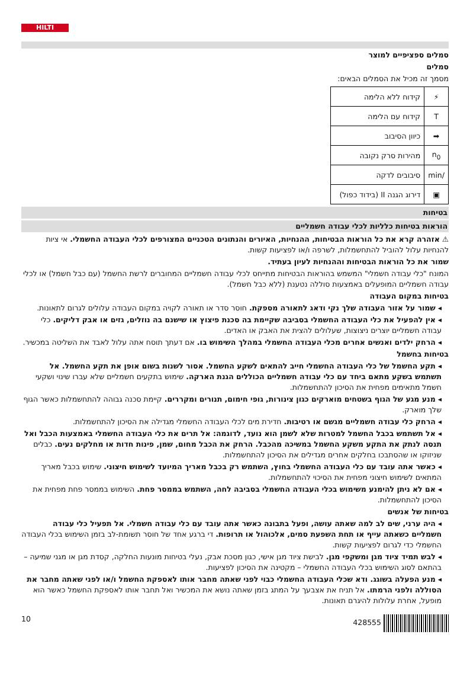HILTI
סמלים ספציפיים למוצר
סמלים
מסמך זה מכיל את הסמלים הבאים:
| ⚡ | קידוח ללא הלימה |
| T | קידוח עם הלימה |
| ➡ | כיוון הסיבוב |
| n<sub>0</sub> | מהירות סרק נקובה |
| /min | סיבובים לדקה |
| ▣ | דירוג הגנה II (בידוד כפול) |
בטיחות
הוראות בטיחות כלליות לכלי עבודה חשמליים
⚠ אזהרה קרא את כל הוראות הבטיחות, ההנחיות, האיורים והנתונים הטכניים המצורפים לכלי העבודה החשמלי. אי ציות להנחיות עלול להוביל להתחשמלות, לשרפה ו/או לפציעות קשות.
שמור את כל הוראות הבטיחות וההנחיות לעיון בעתיד.
המונח "כלי עבודה חשמלי" המשמש בהוראות הבטיחות מתייחס לכלי עבודה חשמליים המחוברים לרשת החשמל (עם כבל חשמל) או לכלי עבודה חשמליים המופעלים באמצעות סוללה נטענת (ללא כבל חשמל).
בטיחות במקום העבודה
◂ שמור על אזור העבודה שלך נקי ודאג לתאורה מספקת. חוסר סדר או תאורה לקויה במקום העבודה עלולים לגרום לתאונות.
◂ אין להפעיל את כלי העבודה החשמלי בסביבה שקיימת בה סכנת פיצוץ או שישנם בה נוזלים, גזים או אבק דליקים. כלי עבודה חשמליים יוצרים ניצוצות, שעלולים להצית את האבק או האדים.
◂ הרחק ילדים ואנשים אחרים מכלי העבודה החשמלי במהלך השימוש בו. אם דעתך תוסח אתה עלול לאבד את השליטה במכשיר.
בטיחות בחשמל
◂ תקע החשמל של כלי העבודה החשמלי חייב להתאים לשקע החשמל. אסור לשנות בשום אופן את תקע החשמל. אל תשתמש בשקע מתאם ביחד עם כלי עבודה חשמליים הכוללים הגנת הארקה. שימוש בתקעים חשמליים שלא עברו שינוי ושקעי חשמל מתאימים מפחית את הסיכון להתחשמלות.
◂ מנע מגע של הגוף בשטחים מוארקים כגון צינורות, גופי חימום, תנורים ומקררים. קיימת סכנה גבוהה להתחשמלות כאשר הגוף שלך מוארק.
◂ הרחק כלי עבודה חשמליים מגשם או רטיבות. חדירת מים לכלי העבודה החשמלי מגדילה את הסיכון להתחשמלות.
◂ אל תשתמש בכבל החשמל למטרות שלא לשמן הוא נועד, לדוגמה: אל תרים את כלי העבודה החשמלי באמצעות הכבל ואל תנסה לנתק את התקע משקע החשמל במשיכה מהכבל. הרחק את הכבל מחום, שמן, פינות חדות או מחלקים נעים. כבלים שניזוקו או שהסתבכו בחלקים אחרים מגדילים את הסיכון להתחשמלות.
◂ כאשר אתה עובד עם כלי העבודה החשמלי בחוץ, השתמש רק בכבל מאריך המיועד לשימוש חיצוני. שימוש בכבל מאריך המתאים לשימוש חיצוני מפחית את הסיכוי להתחשמלות.
◂ אם לא ניתן להימנע משימוש בכלי העבודה החשמלי בסביבה לחה, השתמש בממסר פחת. השימוש בממסר פחת מפחית את הסיכון להתחשמלות.
בטיחות של אנשים
◂ היה ערני, שים לב למה שאתה עושה, ופעל בתבונה כאשר אתה עובד עם כלי עבודה חשמלי. אל תפעיל כלי עבודה חשמליים כשאתה עייף או תחת השפעת סמים, אלכוהול או תרופות. די ברגע אחד של חוסר תשומת-לב בזמן השימוש בכלי העבודה החשמלי כדי לגרום לפציעות קשות.
◂ לבש תמיד ציוד מגן ומשקפי מגן. לבישת ציוד מגן אישי, כגון מסכת אבק, נעלי בטיחות מונעות החלקה, קסדת מגן או מגני שמיעה – בהתאם לסוג השימוש בכלי העבודה החשמלי – מקטינה את הסיכון לפציעות.
◂ מנע הפעלה בשוגג. ודא שכלי העבודה החשמלי כבוי לפני שאתה מחבר אותו לאספקת החשמל ו/או לפני שאתה מחבר את הסוללה ולפני הרמתו. אל תניח את אצבעך על המתג בזמן שאתה נושא את המכשיר ואל תחבר אותו לאספקת החשמל כאשר הוא מופעל, אחרת עלולות להיגרם תאונות.
10 428555